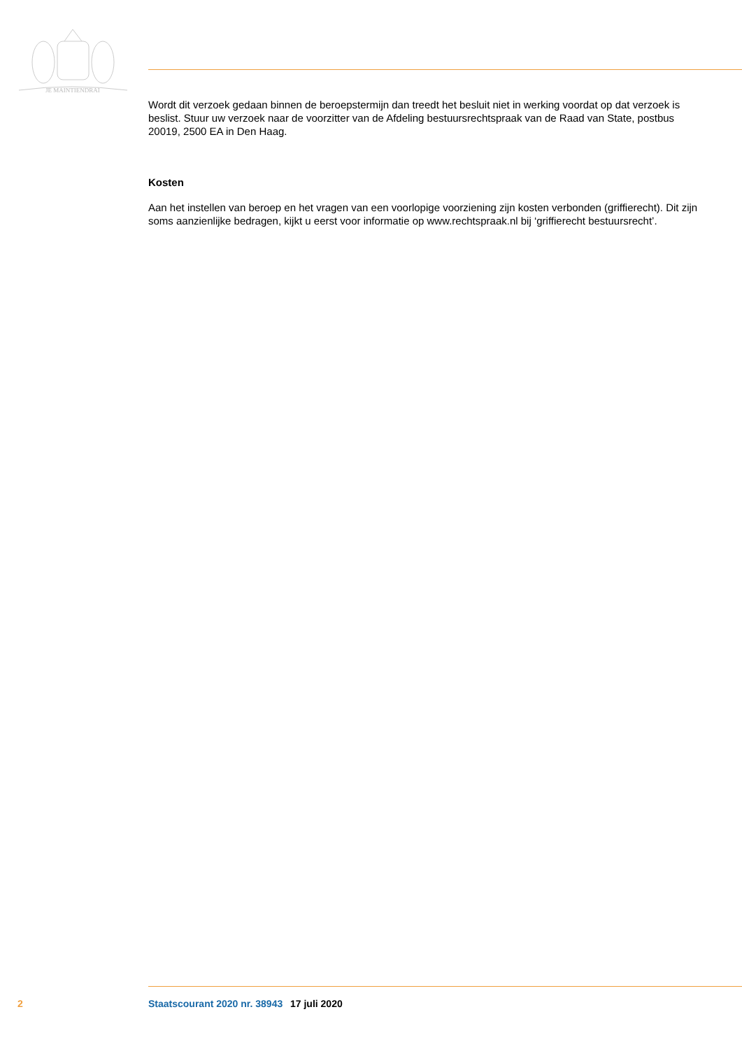JE MAINTIENDRAI
Wordt dit verzoek gedaan binnen de beroepstermijn dan treedt het besluit niet in werking voordat op dat verzoek is beslist. Stuur uw verzoek naar de voorzitter van de Afdeling bestuursrechtspraak van de Raad van State, postbus 20019, 2500 EA in Den Haag.
Kosten
Aan het instellen van beroep en het vragen van een voorlopige voorziening zijn kosten verbonden (griffierecht). Dit zijn soms aanzienlijke bedragen, kijkt u eerst voor informatie op www.rechtspraak.nl bij ‘griffierecht bestuursrecht’.
2 Staatscourant 2020 nr. 38943 17 juli 2020